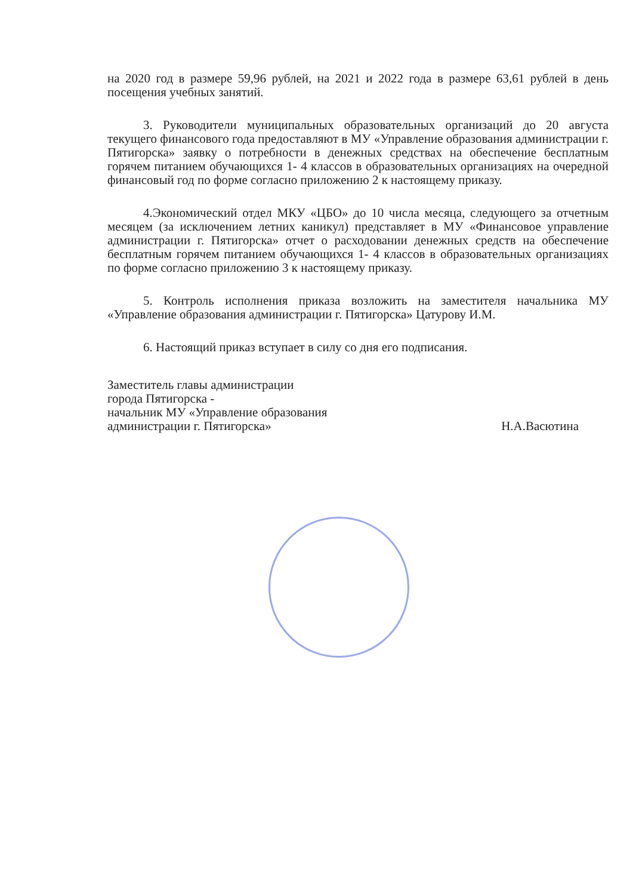на 2020 год в размере 59,96 рублей, на 2021 и 2022 года в размере 63,61 рублей в день посещения учебных занятий.
3. Руководители муниципальных образовательных организаций до 20 августа текущего финансового года предоставляют в МУ «Управление образования администрации г. Пятигорска» заявку о потребности в денежных средствах на обеспечение бесплатным горячем питанием обучающихся 1- 4 классов в образовательных организациях на очередной финансовый год по форме согласно приложению 2 к настоящему приказу.
4.Экономический отдел МКУ «ЦБО» до 10 числа месяца, следующего за отчетным месяцем (за исключением летних каникул) представляет в МУ «Финансовое управление администрации г. Пятигорска» отчет о расходовании денежных средств на обеспечение бесплатным горячем питанием обучающихся 1- 4 классов в образовательных организациях по форме согласно приложению 3 к настоящему приказу.
5. Контроль исполнения приказа возложить на заместителя начальника МУ «Управление образования администрации г. Пятигорска» Цатурову И.М.
6. Настоящий приказ вступает в силу со дня его подписания.
Заместитель главы администрации
города Пятигорска -
начальник МУ «Управление образования
администрации г. Пятигорска»
Н.А.Васютина